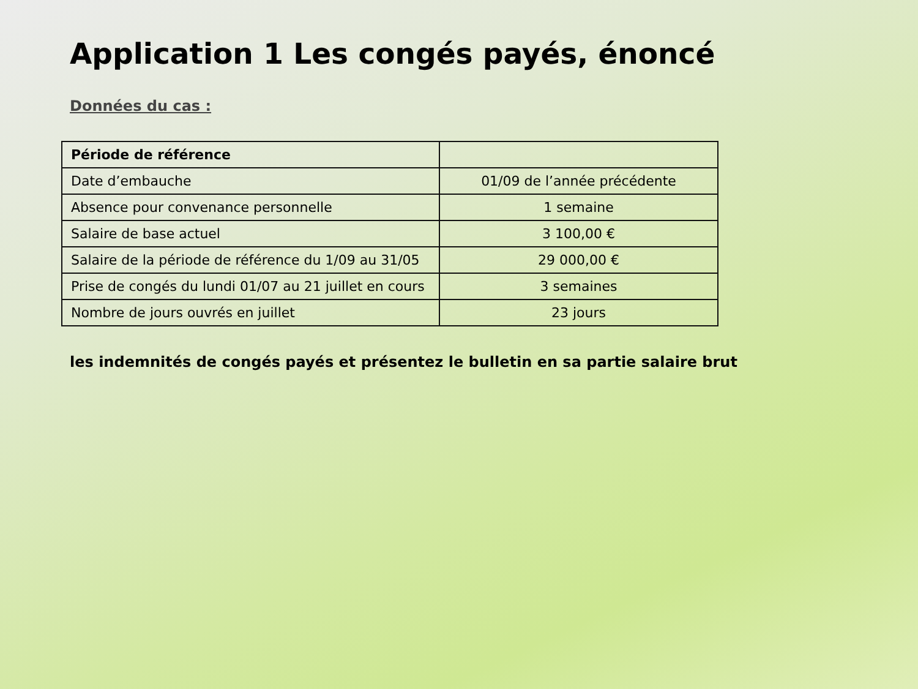Application 1 Les congés payés, énoncé
Données du cas :
| Période de référence | |
| --- | --- |
| Date d’embauche | 01/09 de l’année précédente |
| Absence pour convenance personnelle | 1 semaine |
| Salaire de base actuel | 3 100,00 € |
| Salaire de la période de référence du 1/09 au 31/05 | 29 000,00 € |
| Prise de congés du lundi 01/07 au 21 juillet en cours | 3 semaines |
| Nombre de jours ouvrés en juillet | 23 jours |
les indemnités de congés payés et présentez le bulletin en sa partie salaire brut